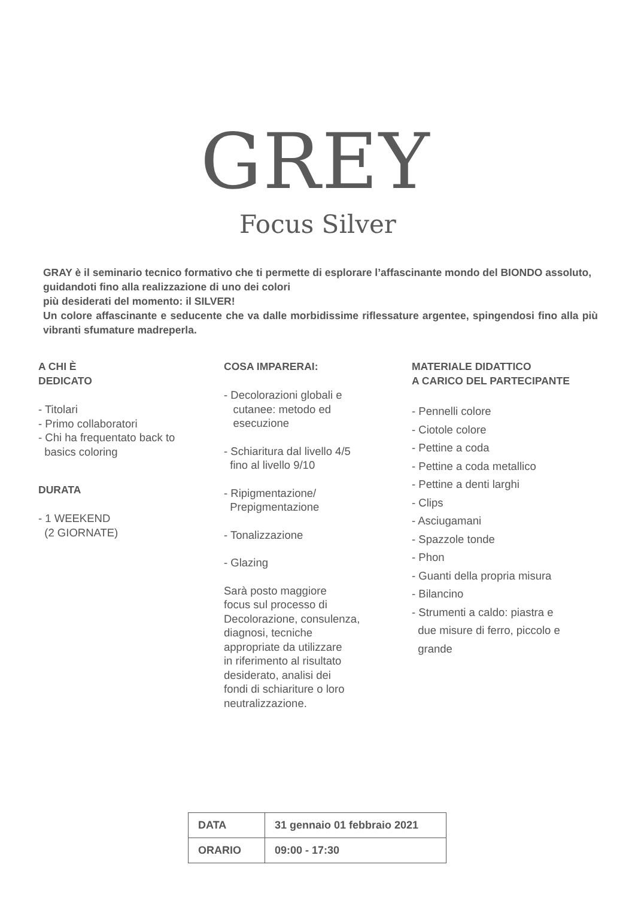GREY
Focus Silver
GRAY è il seminario tecnico formativo che ti permette di esplorare l’affascinante mondo del BIONDO assoluto, guidandoti fino alla realizzazione di uno dei colori
più desiderati del momento: il SILVER!
Un colore affascinante e seducente che va dalle morbidissime riflessature argentee, spingendosi fino alla più vibranti sfumature madreperla.
A CHI È
DEDICATO
- Titolari
- Primo collaboratori
- Chi ha frequentato back to
basics coloring
DURATA
- 1 WEEKEND
(2 GIORNATE)
COSA IMPARERAI:
- Decolorazioni globali e
cutanee: metodo ed
esecuzione
- Schiaritura dal livello 4/5
fino al livello 9/10
- Ripigmentazione/
Prepigmentazione
- Tonalizzazione
- Glazing
Sarà posto maggiore
focus sul processo di
Decolorazione, consulenza,
diagnosi, tecniche
appropriate da utilizzare
in riferimento al risultato
desiderato, analisi dei
fondi di schiariture o loro
neutralizzazione.
MATERIALE DIDATTICO
A CARICO DEL PARTECIPANTE
- Pennelli colore
- Ciotole colore
- Pettine a coda
- Pettine a coda metallico
- Pettine a denti larghi
- Clips
- Asciugamani
- Spazzole tonde
- Phon
- Guanti della propria misura
- Bilancino
- Strumenti a caldo: piastra e
due misure di ferro, piccolo e
grande
| DATA | 31 gennaio 01 febbraio 2021 |
| ORARIO | 09:00 - 17:30 |